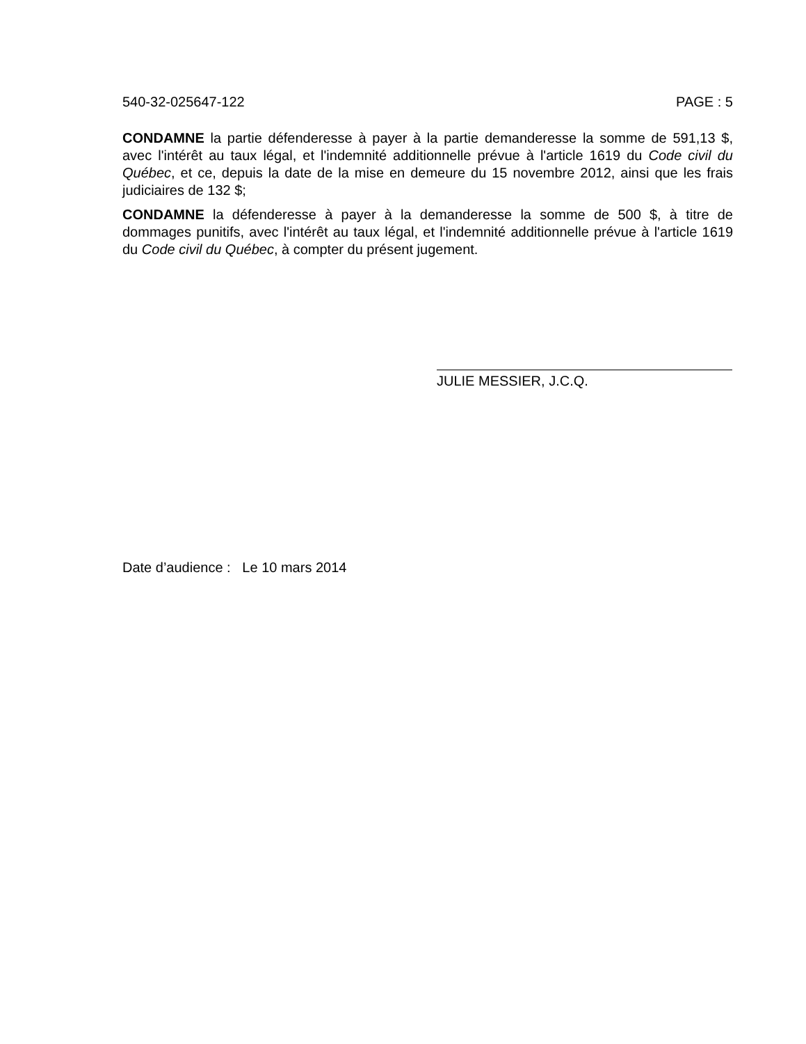540-32-025647-122 PAGE : 5
CONDAMNE la partie défenderesse à payer à la partie demanderesse la somme de 591,13 $, avec l'intérêt au taux légal, et l'indemnité additionnelle prévue à l'article 1619 du Code civil du Québec, et ce, depuis la date de la mise en demeure du 15 novembre 2012, ainsi que les frais judiciaires de 132 $;
CONDAMNE la défenderesse à payer à la demanderesse la somme de 500 $, à titre de dommages punitifs, avec l'intérêt au taux légal, et l'indemnité additionnelle prévue à l'article 1619 du Code civil du Québec, à compter du présent jugement.
JULIE MESSIER, J.C.Q.
Date d’audience : Le 10 mars 2014